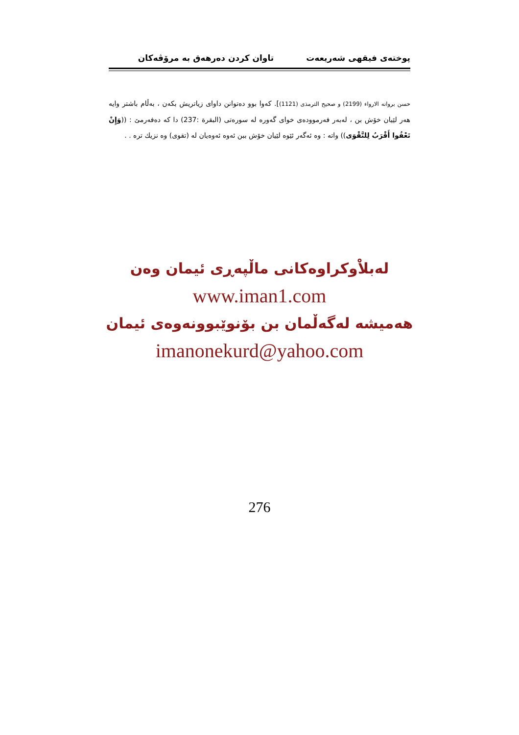پوختەی فیقهی شەریعەت تاوان كردن دەرهەق بە مرۆڤەكان
حسن بروانه الارواء (2199) و صحيح الترمذى (1121)]. كەوا بوو دەتوانن داوای زیاتریش بكەن ، بەڵام باشتر وايە هەر لێيان خۆش بن ، لەبەر فەرموودەی خوای گەورە لە سورەتی (البقرة :237) دا كە دەفەرمێ : ((وَإِنْ تَعْفُوا أَقْرَبُ لِلتَّقْوَى)) واتە : وە ئەگەر ئێوە لێيان خۆش ببن ئەوە ئەوەيان لە (تقوى) وە نزيك ترە . .
لەبلاْوكراوەكانی ماڵپەڕی ئیمان وەن
www.iman1.com
هەمیشە لەگەڵمان بن بۆنوێبوونەوەی ئیمان
imanonekurd@yahoo.com
276